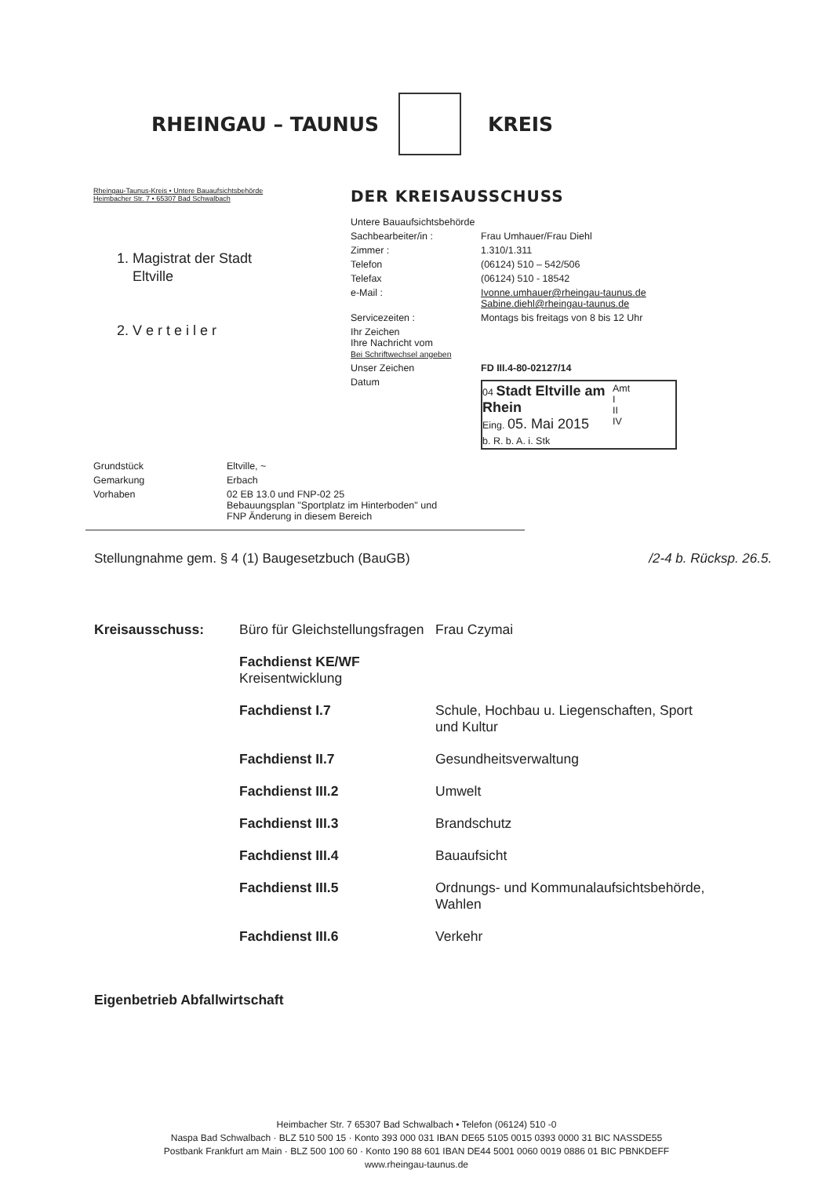RHEINGAU – TAUNUS KREIS
Rheingau-Taunus-Kreis • Untere Bauaufsichtsbehörde
Heimbacher Str. 7 • 65307 Bad Schwalbach
1. Magistrat der Stadt
Eltville
2. V e r t e i l e r
DER KREISAUSSCHUSS
| Untere Bauaufsichtsbehörde | |
| Sachbearbeiter/in : | Frau Umhauer/Frau Diehl |
| Zimmer : | 1.310/1.311 |
| Telefon | (06124) 510 – 542/506 |
| Telefax | (06124) 510 - 18542 |
| e-Mail : | Ivonne.umhauer@rheingau-taunus.de Sabine.diehl@rheingau-taunus.de |
| Servicezeiten : | Montags bis freitags von 8 bis 12 Uhr |
| Ihr Zeichen Ihre Nachricht vom Bei Schriftwechsel angeben | |
| Unser Zeichen | FD III.4-80-02127/14 |
| Datum | / 04 Stadt Eltville am Rhein Eing. 05. Mai 2015 / Amt I II IV / / b. R. b. A. i. Stk / / |
| Grundstück | Eltville, ~ |
| Gemarkung | Erbach |
| Vorhaben | 02 EB 13.0 und FNP-02 25 Bebauungsplan "Sportplatz im Hinterboden" und FNP Änderung in diesem Bereich |
Stellungnahme gem. § 4 (1) Baugesetzbuch (BauGB) /2-4 b. Rücksp. 26.5.
| Kreisausschuss: | Büro für Gleichstellungsfragen | Frau Czymai |
| | Fachdienst KE/WF Kreisentwicklung | |
| | Fachdienst I.7 | Schule, Hochbau u. Liegenschaften, Sport und Kultur |
| | Fachdienst II.7 | Gesundheitsverwaltung |
| | Fachdienst III.2 | Umwelt |
| | Fachdienst III.3 | Brandschutz |
| | Fachdienst III.4 | Bauaufsicht |
| | Fachdienst III.5 | Ordnungs- und Kommunalaufsichtsbehörde, Wahlen |
| | Fachdienst III.6 | Verkehr |
| Eigenbetrieb Abfallwirtschaft | | |
Heimbacher Str. 7 65307 Bad Schwalbach • Telefon (06124) 510 -0
Naspa Bad Schwalbach · BLZ 510 500 15 · Konto 393 000 031 IBAN DE65 5105 0015 0393 0000 31 BIC NASSDE55
Postbank Frankfurt am Main · BLZ 500 100 60 · Konto 190 88 601 IBAN DE44 5001 0060 0019 0886 01 BIC PBNKDEFF
www.rheingau-taunus.de